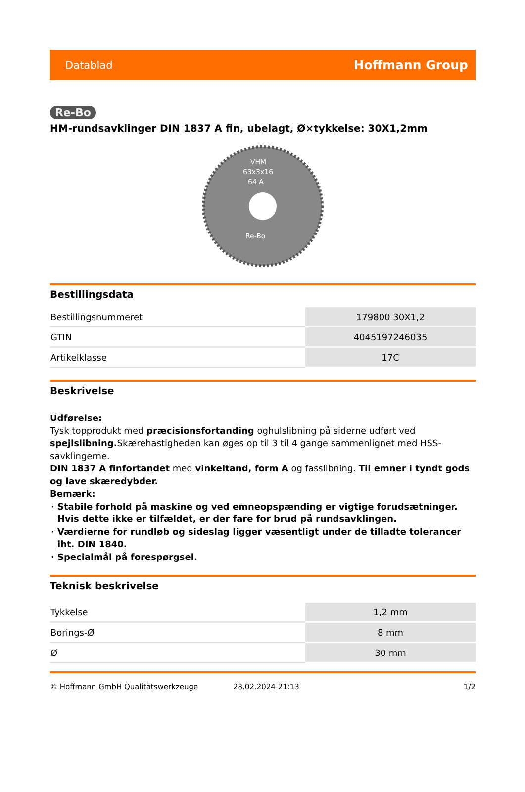Datablad Hoffmann Group
Re-Bo
HM-rundsavklinger DIN 1837 A fin, ubelagt, Ø×tykkelse: 30X1,2mm
VHM
63x3x16
64 A
Re-Bo
Bestillingsdata
| Bestillingsnummeret | 179800 30X1,2 |
| GTIN | 4045197246035 |
| Artikelklasse | 17C |
Beskrivelse
Udførelse:
Tysk topprodukt med præcisionsfortanding oghulslibning på siderne udført ved spejlslibning. Skærehastigheden kan øges op til 3 til 4 gange sammenlignet med HSS-savklingerne.
DIN 1837 A finfortandet med vinkeltand, form A og fasslibning. Til emner i tyndt gods og lave skæredybder.
Bemærk:
Stabile forhold på maskine og ved emneopspænding er vigtige forudsætninger. Hvis dette ikke er tilfældet, er der fare for brud på rundsavklingen.
Værdierne for rundløb og sideslag ligger væsentligt under de tilladte tolerancer iht. DIN 1840.
Specialmål på forespørgsel.
Teknisk beskrivelse
| Tykkelse | 1,2 mm |
| Borings-Ø | 8 mm |
| Ø | 30 mm |
© Hoffmann GmbH Qualitätswerkzeuge 28.02.2024 21:13 1/2